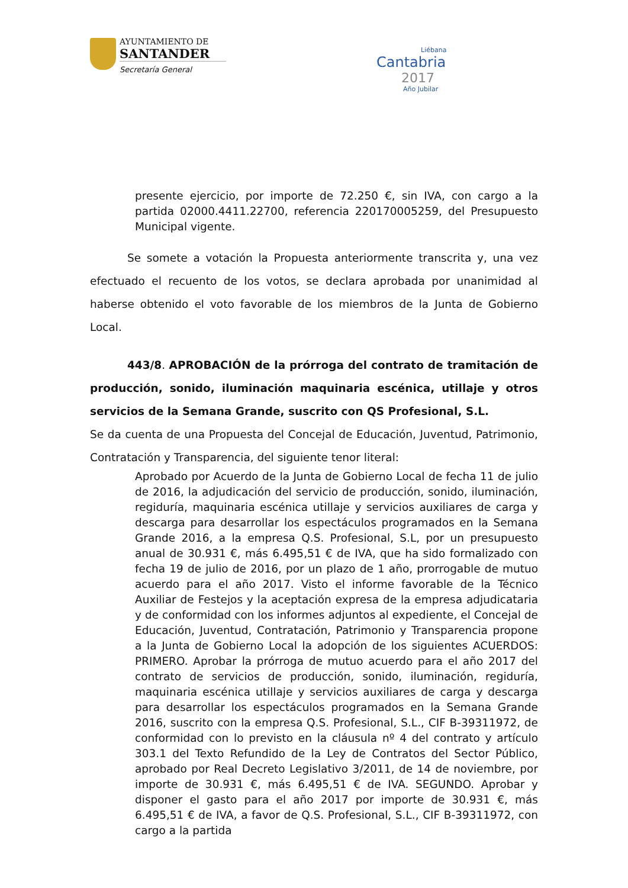AYUNTAMIENTO DE
SANTANDER
Secretaría General
Liébana
Cantabria
2017
Año Jubilar
presente ejercicio, por importe de 72.250 €, sin IVA, con cargo a la partida 02000.4411.22700, referencia 220170005259, del Presupuesto Municipal vigente.
Se somete a votación la Propuesta anteriormente transcrita y, una vez efectuado el recuento de los votos, se declara aprobada por unanimidad al haberse obtenido el voto favorable de los miembros de la Junta de Gobierno Local.
443/8. APROBACIÓN de la prórroga del contrato de tramitación de producción, sonido, iluminación maquinaria escénica, utillaje y otros servicios de la Semana Grande, suscrito con QS Profesional, S.L.
Se da cuenta de una Propuesta del Concejal de Educación, Juventud, Patrimonio, Contratación y Transparencia, del siguiente tenor literal:
Aprobado por Acuerdo de la Junta de Gobierno Local de fecha 11 de julio de 2016, la adjudicación del servicio de producción, sonido, iluminación, regiduría, maquinaria escénica utillaje y servicios auxiliares de carga y descarga para desarrollar los espectáculos programados en la Semana Grande 2016, a la empresa Q.S. Profesional, S.L, por un presupuesto anual de 30.931 €, más 6.495,51 € de IVA, que ha sido formalizado con fecha 19 de julio de 2016, por un plazo de 1 año, prorrogable de mutuo acuerdo para el año 2017. Visto el informe favorable de la Técnico Auxiliar de Festejos y la aceptación expresa de la empresa adjudicataria y de conformidad con los informes adjuntos al expediente, el Concejal de Educación, Juventud, Contratación, Patrimonio y Transparencia propone a la Junta de Gobierno Local la adopción de los siguientes ACUERDOS: PRIMERO. Aprobar la prórroga de mutuo acuerdo para el año 2017 del contrato de servicios de producción, sonido, iluminación, regiduría, maquinaria escénica utillaje y servicios auxiliares de carga y descarga para desarrollar los espectáculos programados en la Semana Grande 2016, suscrito con la empresa Q.S. Profesional, S.L., CIF B-39311972, de conformidad con lo previsto en la cláusula nº 4 del contrato y artículo 303.1 del Texto Refundido de la Ley de Contratos del Sector Público, aprobado por Real Decreto Legislativo 3/2011, de 14 de noviembre, por importe de 30.931 €, más 6.495,51 € de IVA. SEGUNDO. Aprobar y disponer el gasto para el año 2017 por importe de 30.931 €, más 6.495,51 € de IVA, a favor de Q.S. Profesional, S.L., CIF B-39311972, con cargo a la partida